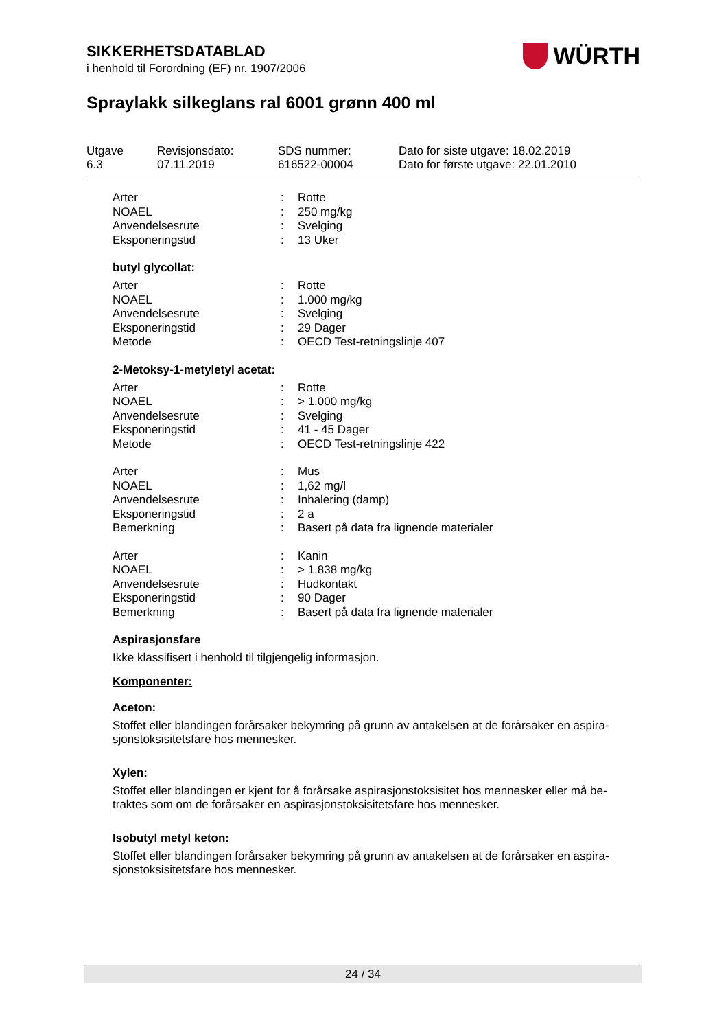SIKKERHETSDATABLAD
i henhold til Forordning (EF) nr. 1907/2006
WÜRTH
Spraylakk silkeglans ral 6001 grønn 400 ml
| Utgave 6.3 | Revisjonsdato: 07.11.2019 | SDS nummer: 616522-00004 | Dato for siste utgave: 18.02.2019 Dato for første utgave: 22.01.2010 |
| Arter | : | Rotte |
| NOAEL | : | 250 mg/kg |
| Anvendelsesrute | : | Svelging |
| Eksponeringstid | : | 13 Uker |
butyl glycollat:
| Arter | : | Rotte |
| NOAEL | : | 1.000 mg/kg |
| Anvendelsesrute | : | Svelging |
| Eksponeringstid | : | 29 Dager |
| Metode | : | OECD Test-retningslinje 407 |
2-Metoksy-1-metyletyl acetat:
| Arter | : | Rotte |
| NOAEL | : | > 1.000 mg/kg |
| Anvendelsesrute | : | Svelging |
| Eksponeringstid | : | 41 - 45 Dager |
| Metode | : | OECD Test-retningslinje 422 |
| Arter | : | Mus |
| NOAEL | : | 1,62 mg/l |
| Anvendelsesrute | : | Inhalering (damp) |
| Eksponeringstid | : | 2 a |
| Bemerkning | : | Basert på data fra lignende materialer |
| Arter | : | Kanin |
| NOAEL | : | > 1.838 mg/kg |
| Anvendelsesrute | : | Hudkontakt |
| Eksponeringstid | : | 90 Dager |
| Bemerkning | : | Basert på data fra lignende materialer |
Aspirasjonsfare
Ikke klassifisert i henhold til tilgjengelig informasjon.
Komponenter:
Aceton:
Stoffet eller blandingen forårsaker bekymring på grunn av antakelsen at de forårsaker en aspira-sjonstoksisitetsfare hos mennesker.
Xylen:
Stoffet eller blandingen er kjent for å forårsake aspirasjonstoksisitet hos mennesker eller må be-traktes som om de forårsaker en aspirasjonstoksisitetsfare hos mennesker.
Isobutyl metyl keton:
Stoffet eller blandingen forårsaker bekymring på grunn av antakelsen at de forårsaker en aspira-sjonstoksisitetsfare hos mennesker.
24 / 34